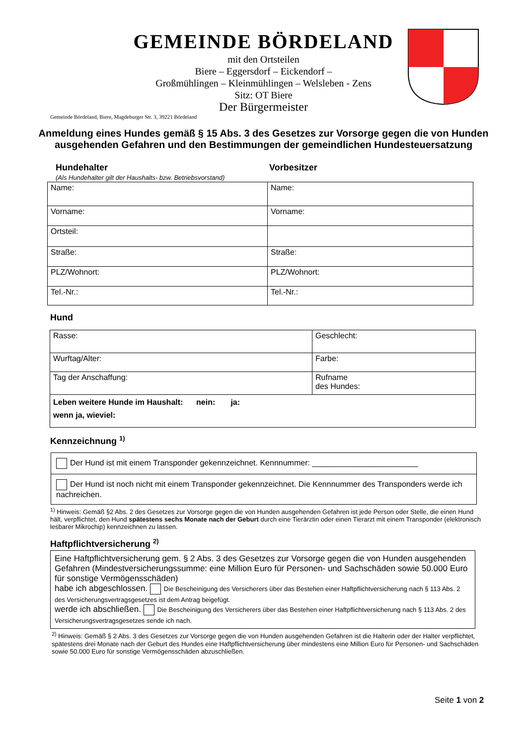GEMEINDE BÖRDELAND
mit den Ortsteilen
Biere – Eggersdorf – Eickendorf –
Großmühlingen – Kleinmühlingen – Welsleben - Zens
Sitz: OT Biere
Der Bürgermeister
Gemeinde Bördeland, Biere, Magdeburger Str. 3, 39221 Bördeland
Anmeldung eines Hundes gemäß § 15 Abs. 3 des Gesetzes zur Vorsorge gegen die von Hunden ausgehenden Gefahren und den Bestimmungen der gemeindlichen Hundesteuersatzung
Hundehalter
(Als Hundehalter gilt der Haushalts- bzw. Betriebsvorstand)
Vorbesitzer
| Name: | Name: |
| Vorname: | Vorname: |
| Ortsteil: | |
| Straße: | Straße: |
| PLZ/Wohnort: | PLZ/Wohnort: |
| Tel.-Nr.: | Tel.-Nr.: |
Hund
| Rasse: | Geschlecht: |
| Wurftag/Alter: | Farbe: |
| Tag der Anschaffung: | Rufname des Hundes: |
| Leben weitere Hunde im Haushalt: nein: ja: wenn ja, wieviel: | |
Kennzeichnung <sup>1)</sup>
| Der Hund ist mit einem Transponder gekennzeichnet. Kennnummer: ________________________ |
| Der Hund ist noch nicht mit einem Transponder gekennzeichnet. Die Kennnummer des Transponders werde ich nachreichen. |
<sup>1)</sup> Hinweis: Gemäß §2 Abs. 2 des Gesetzes zur Vorsorge gegen die von Hunden ausgehenden Gefahren ist jede Person oder Stelle, die einen Hund hält, verpflichtet, den Hund spätestens sechs Monate nach der Geburt durch eine Tierärztin oder einen Tierarzt mit einem Transponder (elektronisch lesbarer Mikrochip) kennzeichnen zu lassen.
Haftpflichtversicherung <sup>2)</sup>
| Eine Haftpflichtversicherung gem. § 2 Abs. 3 des Gesetzes zur Vorsorge gegen die von Hunden ausgehenden Gefahren (Mindestversicherungssumme: eine Million Euro für Personen- und Sachschäden sowie 50.000 Euro für sonstige Vermögensschäden) habe ich abgeschlossen. Die Bescheinigung des Versicherers über das Bestehen einer Haftpflichtversicherung nach § 113 Abs. 2 des Versicherungsvertragsgesetzes ist dem Antrag beigefügt. werde ich abschließen. Die Bescheinigung des Versicherers über das Bestehen einer Haftpflichtversicherung nach § 113 Abs. 2 des Versicherungsvertragsgesetzes sende ich nach. |
<sup>2)</sup> Hinweis: Gemäß § 2 Abs. 3 des Gesetzes zur Vorsorge gegen die von Hunden ausgehenden Gefahren ist die Halterin oder der Halter verpflichtet, spätestens drei Monate nach der Geburt des Hundes eine Haftpflichtversicherung über mindestens eine Million Euro für Personen- und Sachschäden sowie 50.000 Euro für sonstige Vermögensschäden abzuschließen.
Seite 1 von 2